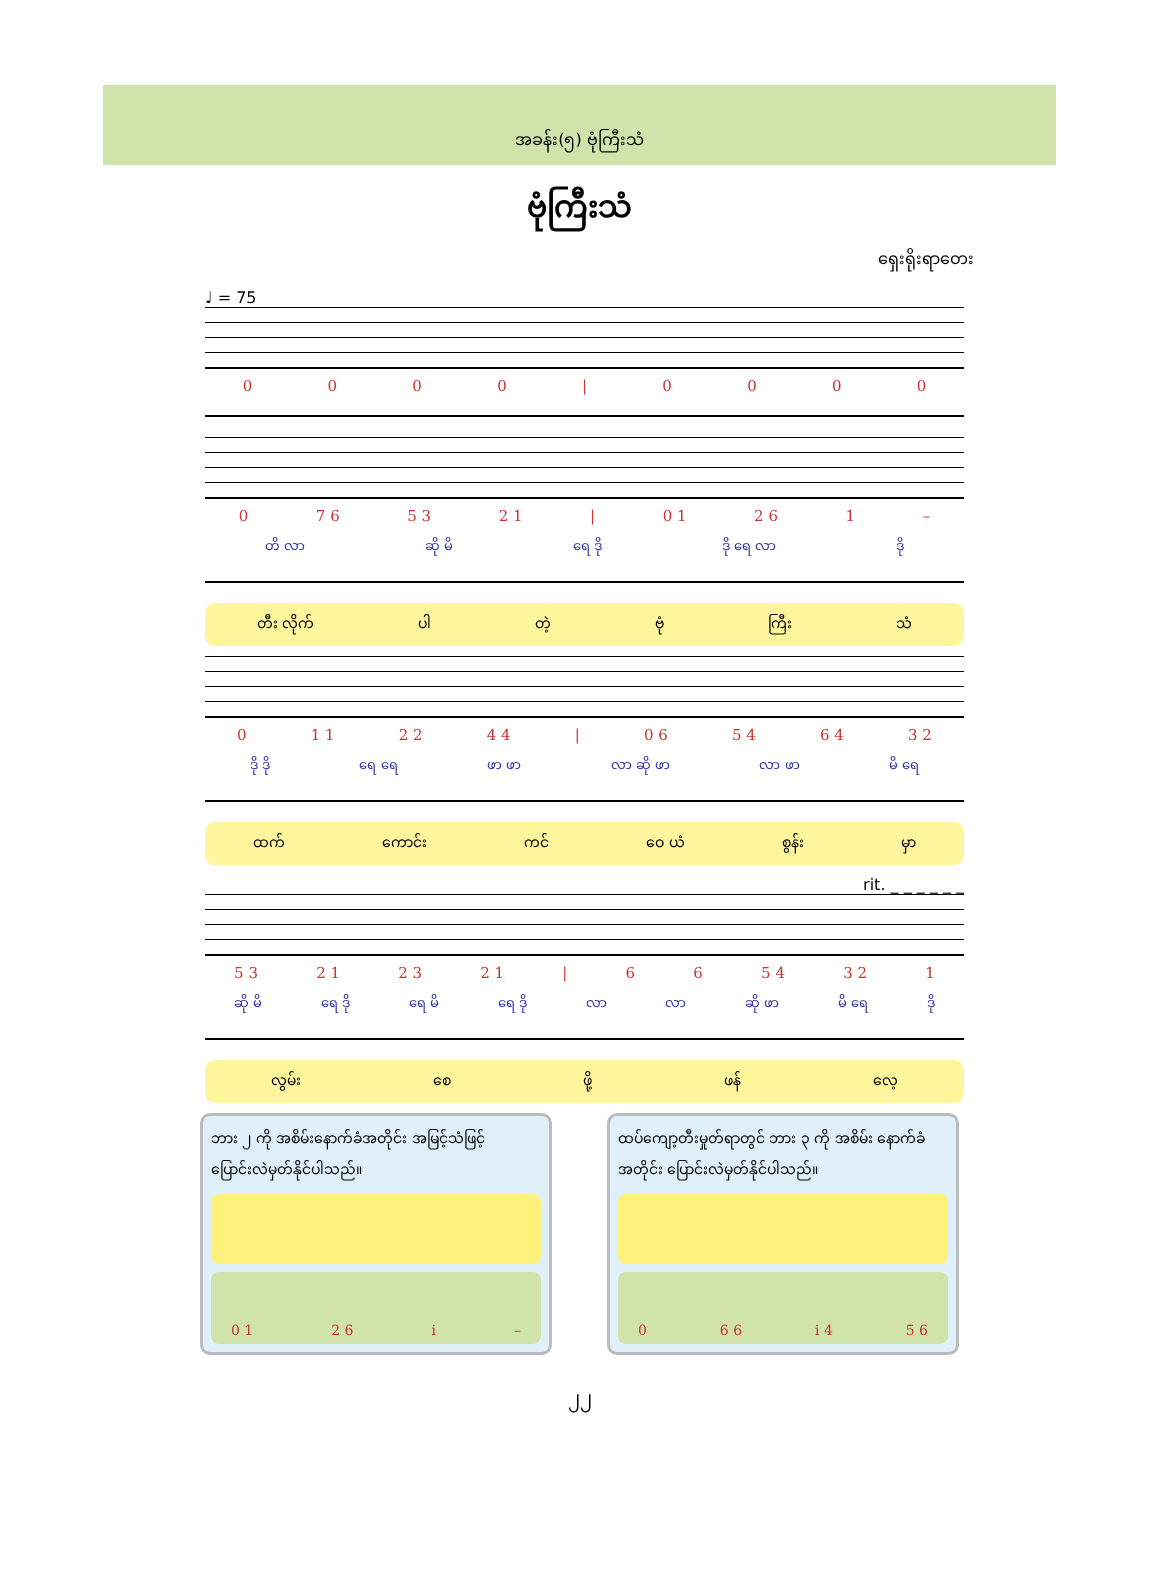အခန်း(၅) ဗုံကြီးသံ
ဗုံကြီးသံ
ရှေးရိုးရာတေး
♩ = 75
0000 | 0000
0 7 6 5 3 2 1 | 0 1 2 6 1 –
တိ လာ ဆို မိ ရေ ဒို ဒို ရေ လာ ဒို
တီး လိုက် ပါ တဲ့ ဗုံ ကြီး သံ
0 1 1 2 2 4 4 | 0 6 5 4 6 4 3 2
ဒို ဒို ရေ ရေ ဖာ ဖာ လာ ဆို ဖာ လာ ဖာ မိ ရေ
ထက် ကောင်း ကင် ဝေ ယံ စွန်း မှာ
rit. _ _ _ _ _ _
5 3 2 1 2 3 2 1 | 66 5 4 3 2 1
ဆို မိ ရေ ဒို ရေ မိ ရေ ဒို လာ လာ ဆို ဖာ မိ ရေ ဒို
လွမ်း စေ ဖို့ ဖန် လေ့
ဘား ၂ ကို အစိမ်းနောက်ခံအတိုင်း အမြင့်သံဖြင့် ပြောင်းလဲမှတ်နိုင်ပါသည်။
0 1 2 6 i –
ထပ်ကျော့တီးမှုတ်ရာတွင် ဘား ၃ ကို အစိမ်း နောက်ခံအတိုင်း ပြောင်းလဲမှတ်နိုင်ပါသည်။
0 6 6 i 4 5 6
၂၂